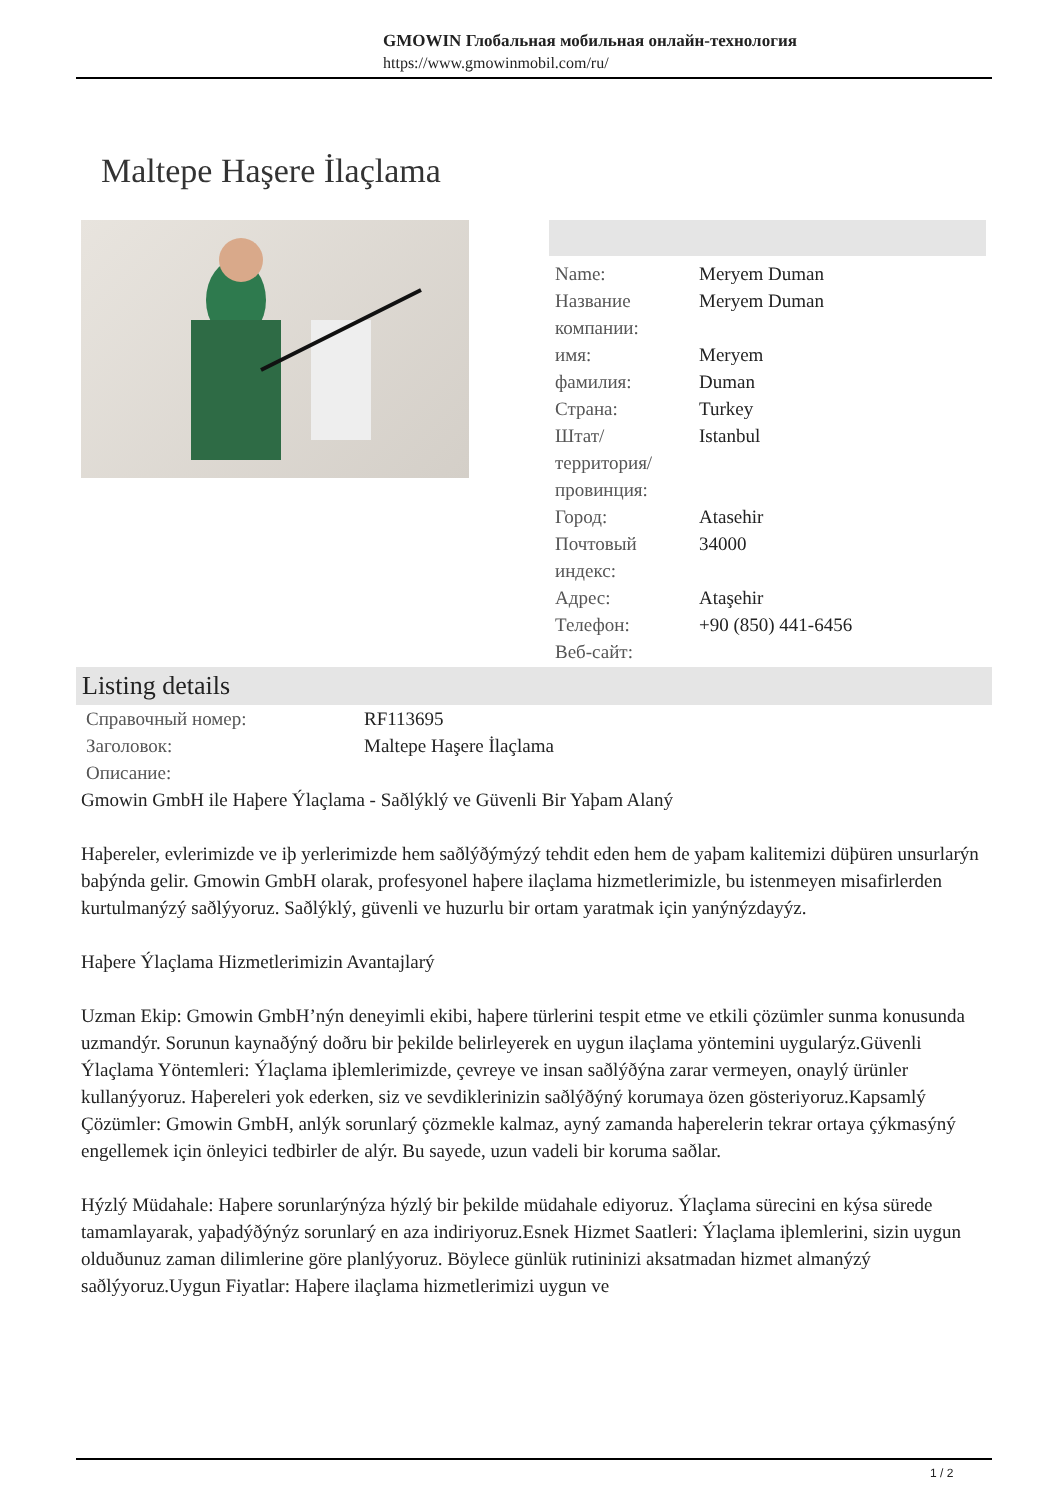GMOWIN Глобальная мобильная онлайн-технология
https://www.gmowinmobil.com/ru/
Maltepe Haşere İlaçlama
| Name: | Meryem Duman |
| Название компании: | Meryem Duman |
| имя: | Meryem |
| фамилия: | Duman |
| Страна: | Turkey |
| Штат/территория/провинция: | Istanbul |
| Город: | Atasehir |
| Почтовый индекс: | 34000 |
| Адрес: | Ataşehir |
| Телефон: | +90 (850) 441-6456 |
| Веб-сайт: | |
Listing details
| Справочный номер: | RF113695 |
| Заголовок: | Maltepe Haşere İlaçlama |
| Описание: | |
Gmowin GmbH ile Haþere Ýlaçlama - Saðlýklý ve Güvenli Bir Yaþam Alaný
Haþereler, evlerimizde ve iþ yerlerimizde hem saðlýðýmýzý tehdit eden hem de yaþam kalitemizi düþüren unsurlarýn baþýnda gelir. Gmowin GmbH olarak, profesyonel haþere ilaçlama hizmetlerimizle, bu istenmeyen misafirlerden kurtulmanýzý saðlýyoruz. Saðlýklý, güvenli ve huzurlu bir ortam yaratmak için yanýnýzdayýz.
Haþere Ýlaçlama Hizmetlerimizin Avantajlarý
Uzman Ekip: Gmowin GmbH’nýn deneyimli ekibi, haþere türlerini tespit etme ve etkili çözümler sunma konusunda uzmandýr. Sorunun kaynaðýný doðru bir þekilde belirleyerek en uygun ilaçlama yöntemini uygularýz.Güvenli Ýlaçlama Yöntemleri: Ýlaçlama iþlemlerimizde, çevreye ve insan saðlýðýna zarar vermeyen, onaylý ürünler kullanýyoruz. Haþereleri yok ederken, siz ve sevdiklerinizin saðlýðýný korumaya özen gösteriyoruz.Kapsamlý Çözümler: Gmowin GmbH, anlýk sorunlarý çözmekle kalmaz, ayný zamanda haþerelerin tekrar ortaya çýkmasýný engellemek için önleyici tedbirler de alýr. Bu sayede, uzun vadeli bir koruma saðlar.
Hýzlý Müdahale: Haþere sorunlarýnýza hýzlý bir þekilde müdahale ediyoruz. Ýlaçlama sürecini en kýsa sürede tamamlayarak, yaþadýðýnýz sorunlarý en aza indiriyoruz.Esnek Hizmet Saatleri: Ýlaçlama iþlemlerini, sizin uygun olduðunuz zaman dilimlerine göre planlýyoruz. Böylece günlük rutininizi aksatmadan hizmet almanýzý saðlýyoruz.Uygun Fiyatlar: Haþere ilaçlama hizmetlerimizi uygun ve
1 / 2